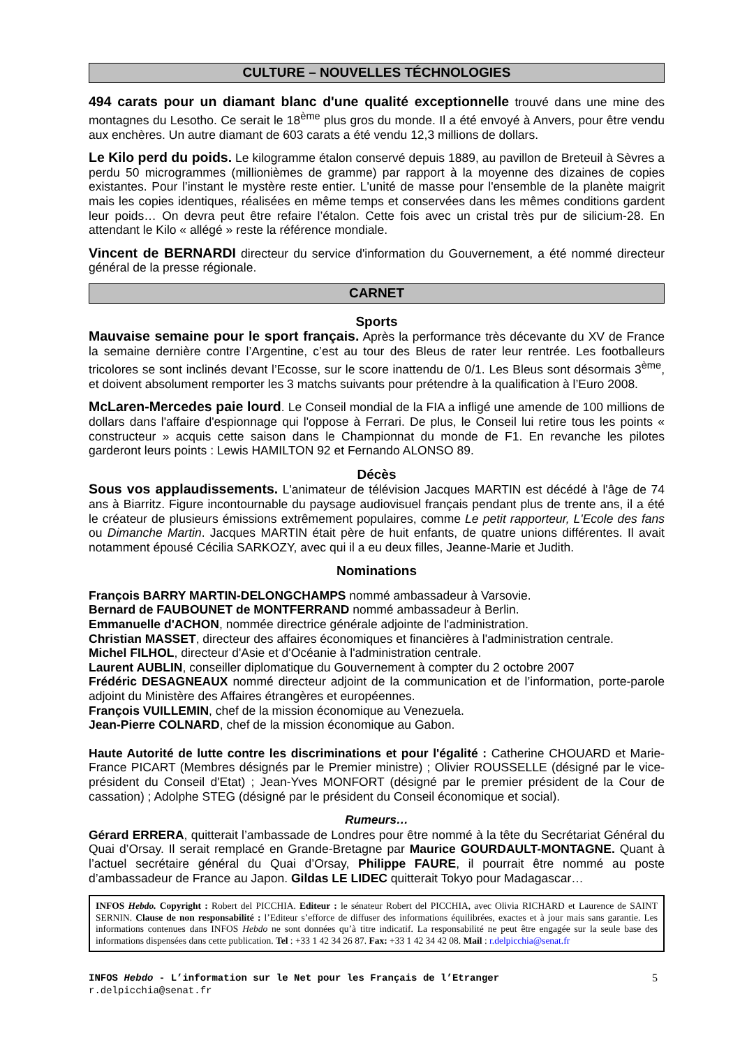CULTURE – NOUVELLES TÉCHNOLOGIES
494 carats pour un diamant blanc d'une qualité exceptionnelle trouvé dans une mine des montagnes du Lesotho. Ce serait le 18<sup>ème</sup> plus gros du monde. Il a été envoyé à Anvers, pour être vendu aux enchères. Un autre diamant de 603 carats a été vendu 12,3 millions de dollars.
Le Kilo perd du poids. Le kilogramme étalon conservé depuis 1889, au pavillon de Breteuil à Sèvres a perdu 50 microgrammes (millionièmes de gramme) par rapport à la moyenne des dizaines de copies existantes. Pour l’instant le mystère reste entier. L'unité de masse pour l'ensemble de la planète maigrit mais les copies identiques, réalisées en même temps et conservées dans les mêmes conditions gardent leur poids… On devra peut être refaire l’étalon. Cette fois avec un cristal très pur de silicium-28. En attendant le Kilo « allégé » reste la référence mondiale.
Vincent de BERNARDI directeur du service d'information du Gouvernement, a été nommé directeur général de la presse régionale.
CARNET
Sports
Mauvaise semaine pour le sport français. Après la performance très décevante du XV de France la semaine dernière contre l’Argentine, c’est au tour des Bleus de rater leur rentrée. Les footballeurs tricolores se sont inclinés devant l’Ecosse, sur le score inattendu de 0/1. Les Bleus sont désormais 3<sup>ème</sup>, et doivent absolument remporter les 3 matchs suivants pour prétendre à la qualification à l’Euro 2008.
McLaren-Mercedes paie lourd. Le Conseil mondial de la FIA a infligé une amende de 100 millions de dollars dans l'affaire d'espionnage qui l'oppose à Ferrari. De plus, le Conseil lui retire tous les points « constructeur » acquis cette saison dans le Championnat du monde de F1. En revanche les pilotes garderont leurs points : Lewis HAMILTON 92 et Fernando ALONSO 89.
Décès
Sous vos applaudissements. L'animateur de télévision Jacques MARTIN est décédé à l'âge de 74 ans à Biarritz. Figure incontournable du paysage audiovisuel français pendant plus de trente ans, il a été le créateur de plusieurs émissions extrêmement populaires, comme Le petit rapporteur, L'Ecole des fans ou Dimanche Martin. Jacques MARTIN était père de huit enfants, de quatre unions différentes. Il avait notamment épousé Cécilia SARKOZY, avec qui il a eu deux filles, Jeanne-Marie et Judith.
Nominations
François BARRY MARTIN-DELONGCHAMPS nommé ambassadeur à Varsovie.
Bernard de FAUBOUNET de MONTFERRAND nommé ambassadeur à Berlin.
Emmanuelle d'ACHON, nommée directrice générale adjointe de l'administration.
Christian MASSET, directeur des affaires économiques et financières à l'administration centrale.
Michel FILHOL, directeur d'Asie et d'Océanie à l'administration centrale.
Laurent AUBLIN, conseiller diplomatique du Gouvernement à compter du 2 octobre 2007
Frédéric DESAGNEAUX nommé directeur adjoint de la communication et de l’information, porte-parole adjoint du Ministère des Affaires étrangères et européennes.
François VUILLEMIN, chef de la mission économique au Venezuela.
Jean-Pierre COLNARD, chef de la mission économique au Gabon.
Haute Autorité de lutte contre les discriminations et pour l'égalité : Catherine CHOUARD et Marie-France PICART (Membres désignés par le Premier ministre) ; Olivier ROUSSELLE (désigné par le vice-président du Conseil d'Etat) ; Jean-Yves MONFORT (désigné par le premier président de la Cour de cassation) ; Adolphe STEG (désigné par le président du Conseil économique et social).
Rumeurs…
Gérard ERRERA, quitterait l’ambassade de Londres pour être nommé à la tête du Secrétariat Général du Quai d’Orsay. Il serait remplacé en Grande-Bretagne par Maurice GOURDAULT-MONTAGNE. Quant à l’actuel secrétaire général du Quai d’Orsay, Philippe FAURE, il pourrait être nommé au poste d’ambassadeur de France au Japon. Gildas LE LIDEC quitterait Tokyo pour Madagascar…
INFOS Hebdo. Copyright : Robert del PICCHIA. Editeur : le sénateur Robert del PICCHIA, avec Olivia RICHARD et Laurence de SAINT SERNIN. Clause de non responsabilité : l’Editeur s’efforce de diffuser des informations équilibrées, exactes et à jour mais sans garantie. Les informations contenues dans INFOS Hebdo ne sont données qu’à titre indicatif. La responsabilité ne peut être engagée sur la seule base des informations dispensées dans cette publication. Tel : +33 1 42 34 26 87. Fax: +33 1 42 34 42 08. Mail : r.delpicchia@senat.fr
INFOS Hebdo - L’information sur le Net pour les Français de l’Etranger
r.delpicchia@senat.fr
5